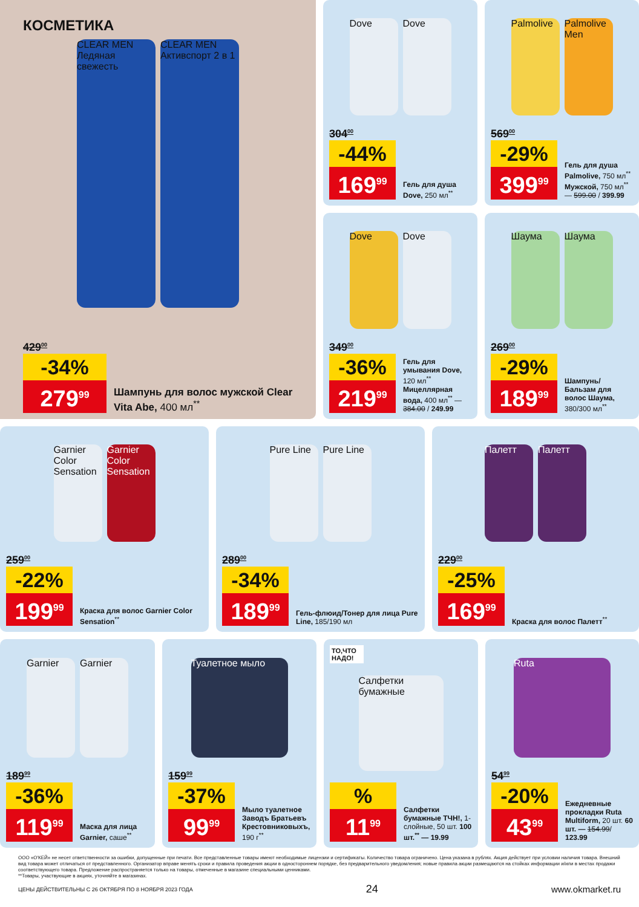КОСМЕТИКА
CLEAR MEN Ледяная свежесть
CLEAR MEN Активспорт 2 в 1
429<sup>00</sup>
-34%
279<sup>99</sup>
Шампунь для волос мужской Clear Vita Abe, 400 мл<sup>**</sup>
Dove Dove
304<sup>00</sup>
-44%
169<sup>99</sup>
Гель для душа Dove, 250 мл<sup>**</sup>
Palmolive
Palmolive Men
569<sup>00</sup>
-29%
399<sup>99</sup>
Гель для душа Palmolive, 750 мл<sup>**</sup> Мужской, 750 мл<sup>**</sup> — 599.00 / 399.99
Dove Dove
349<sup>00</sup>
-36%
219<sup>99</sup>
Гель для умывания Dove, 120 мл<sup>**</sup> Мицеллярная вода, 400 мл<sup>**</sup> — 384.00 / 249.99
Шаума Шаума
269<sup>00</sup>
-29%
189<sup>99</sup>
Шампунь/ Бальзам для волос Шаума, 380/300 мл<sup>**</sup>
Garnier Color Sensation
Garnier Color Sensation
259<sup>00</sup>
-22%
199<sup>99</sup>
Краска для волос Garnier Color Sensation<sup>**</sup>
Pure Line
Pure Line
289<sup>00</sup>
-34%
189<sup>99</sup>
Гель-флюид/Тонер для лица Pure Line, 185/190 мл
Палетт Палетт
229<sup>00</sup>
-25%
169<sup>99</sup>
Краска для волос Палетт<sup>**</sup>
Garnier Garnier
189<sup>99</sup>
-36%
119<sup>99</sup>
Маска для лица Garnier, саше<sup>**</sup>
Туалетное мыло
159<sup>99</sup>
-37%
99<sup>99</sup>
Мыло туалетное Заводъ Братьевъ Крестовниковыхъ, 190 г<sup>**</sup>
ТО,ЧТО НАДО!
Салфетки бумажные
%
11<sup>99</sup>
Салфетки бумажные ТЧН!, 1-слойные, 50 шт. 100 шт.<sup>**</sup> — 19.99
Ruta
54<sup>99</sup>
-20%
43<sup>99</sup>
Ежедневные прокладки Ruta Multiform, 20 шт. 60 шт. — 154.99/ 123.99
ООО «О'КЕЙ» не несет ответственности за ошибки, допущенные при печати. Все представленные товары имеют необходимые лицензии и сертификаты. Количество товара ограничено. Цена указана в рублях. Акция действует при условии наличия товара. Внешний вид товара может отличаться от представленного. Организатор вправе менять сроки и правила проведения акции в одностороннем порядке, без предварительного уведомления; новые правила акции размещаются на стойках информации и/или в местах продажи соответствующего товара. Предложение распространяется только на товары, отмеченные в магазине специальными ценниками.
**Товары, участвующие в акциях, уточняйте в магазинах.
ЦЕНЫ ДЕЙСТВИТЕЛЬНЫ С 26 ОКТЯБРЯ ПО 8 НОЯБРЯ 2023 ГОДА 24 www.okmarket.ru